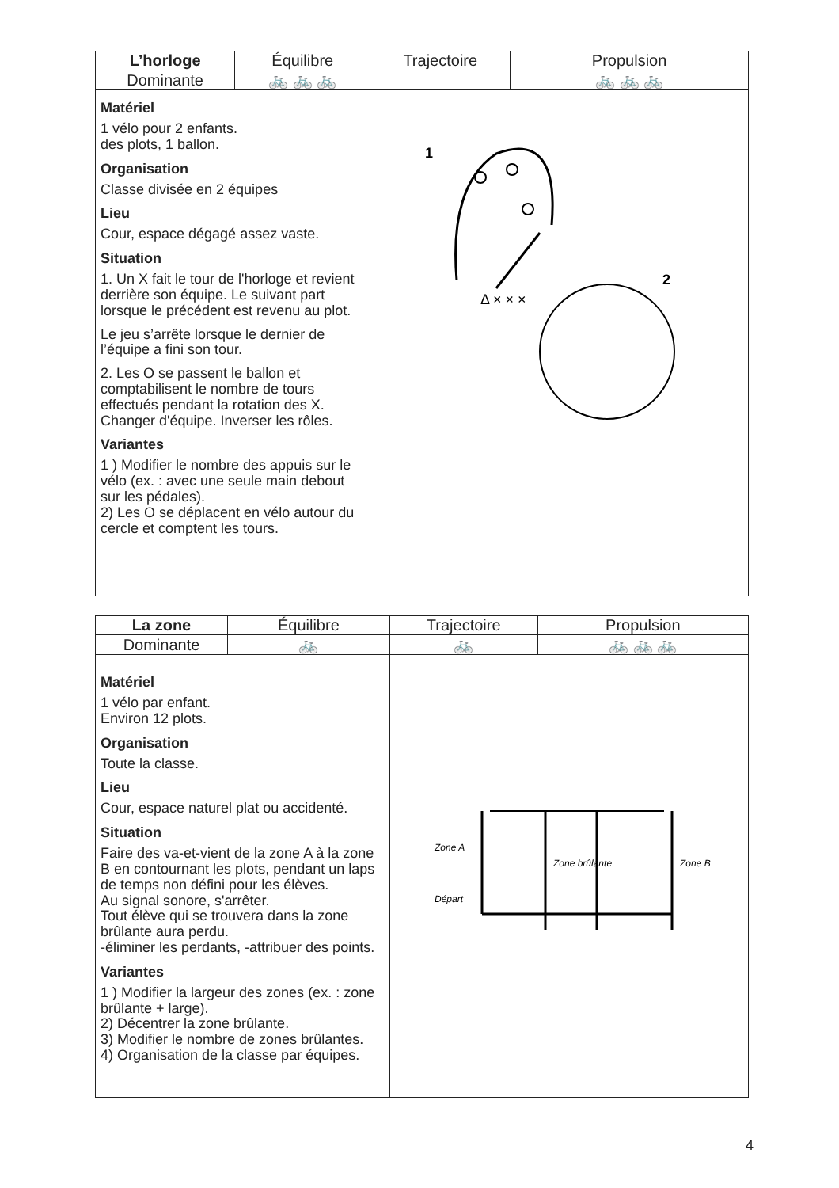| L’horloge | Équilibre | Trajectoire | Propulsion |
| --- | --- | --- | --- |
| Dominante | 🚲 🚲 🚲 | | 🚲 🚲 🚲 |
| Matériel 1 vélo pour 2 enfants. des plots, 1 ballon. Organisation Classe divisée en 2 équipes Lieu Cour, espace dégagé assez vaste. Situation 1. Un X fait le tour de l'horloge et revient derrière son équipe. Le suivant part lorsque le précédent est revenu au plot. Le jeu s’arrête lorsque le dernier de l’équipe a fini son tour. 2. Les O se passent le ballon et comptabilisent le nombre de tours effectués pendant la rotation des X. Changer d'équipe. Inverser les rôles. Variantes 1 ) Modifier le nombre des appuis sur le vélo (ex. : avec une seule main debout sur les pédales). 2) Les O se déplacent en vélo autour du cercle et comptent les tours. | | 1 2 Δ × × × | |
| La zone | Équilibre | Trajectoire | Propulsion |
| --- | --- | --- | --- |
| Dominante | 🚲 | 🚲 | 🚲 🚲 🚲 |
| Matériel 1 vélo par enfant. Environ 12 plots. Organisation Toute la classe. Lieu Cour, espace naturel plat ou accidenté. Situation Faire des va-et-vient de la zone A à la zone B en contournant les plots, pendant un laps de temps non défini pour les élèves. Au signal sonore, s'arrêter. Tout élève qui se trouvera dans la zone brûlante aura perdu. -éliminer les perdants, -attribuer des points. Variantes 1 ) Modifier la largeur des zones (ex. : zone brûlante + large). 2) Décentrer la zone brûlante. 3) Modifier le nombre de zones brûlantes. 4) Organisation de la classe par équipes. | | Zone A Zone brûlante Zone B Départ | |
4